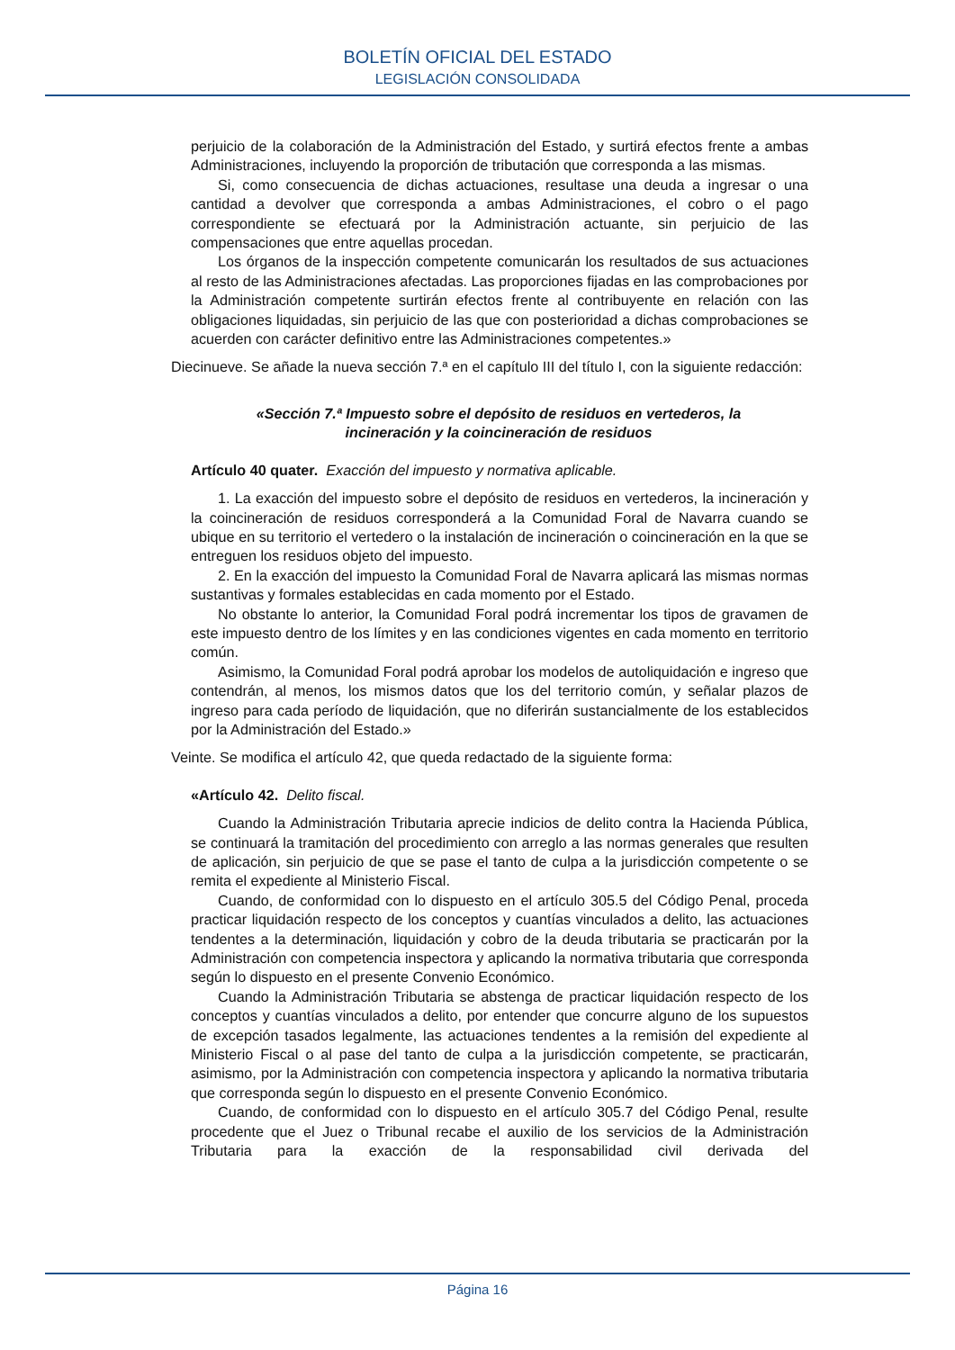BOLETÍN OFICIAL DEL ESTADO
LEGISLACIÓN CONSOLIDADA
perjuicio de la colaboración de la Administración del Estado, y surtirá efectos frente a ambas Administraciones, incluyendo la proporción de tributación que corresponda a las mismas.
Si, como consecuencia de dichas actuaciones, resultase una deuda a ingresar o una cantidad a devolver que corresponda a ambas Administraciones, el cobro o el pago correspondiente se efectuará por la Administración actuante, sin perjuicio de las compensaciones que entre aquellas procedan.
Los órganos de la inspección competente comunicarán los resultados de sus actuaciones al resto de las Administraciones afectadas. Las proporciones fijadas en las comprobaciones por la Administración competente surtirán efectos frente al contribuyente en relación con las obligaciones liquidadas, sin perjuicio de las que con posterioridad a dichas comprobaciones se acuerden con carácter definitivo entre las Administraciones competentes.»
Diecinueve. Se añade la nueva sección 7.ª en el capítulo III del título I, con la siguiente redacción:
«Sección 7.ª Impuesto sobre el depósito de residuos en vertederos, la incineración y la coincineración de residuos
Artículo 40 quater. Exacción del impuesto y normativa aplicable.
1. La exacción del impuesto sobre el depósito de residuos en vertederos, la incineración y la coincineración de residuos corresponderá a la Comunidad Foral de Navarra cuando se ubique en su territorio el vertedero o la instalación de incineración o coincineración en la que se entreguen los residuos objeto del impuesto.
2. En la exacción del impuesto la Comunidad Foral de Navarra aplicará las mismas normas sustantivas y formales establecidas en cada momento por el Estado.
No obstante lo anterior, la Comunidad Foral podrá incrementar los tipos de gravamen de este impuesto dentro de los límites y en las condiciones vigentes en cada momento en territorio común.
Asimismo, la Comunidad Foral podrá aprobar los modelos de autoliquidación e ingreso que contendrán, al menos, los mismos datos que los del territorio común, y señalar plazos de ingreso para cada período de liquidación, que no diferirán sustancialmente de los establecidos por la Administración del Estado.»
Veinte. Se modifica el artículo 42, que queda redactado de la siguiente forma:
«Artículo 42. Delito fiscal.
Cuando la Administración Tributaria aprecie indicios de delito contra la Hacienda Pública, se continuará la tramitación del procedimiento con arreglo a las normas generales que resulten de aplicación, sin perjuicio de que se pase el tanto de culpa a la jurisdicción competente o se remita el expediente al Ministerio Fiscal.
Cuando, de conformidad con lo dispuesto en el artículo 305.5 del Código Penal, proceda practicar liquidación respecto de los conceptos y cuantías vinculados a delito, las actuaciones tendentes a la determinación, liquidación y cobro de la deuda tributaria se practicarán por la Administración con competencia inspectora y aplicando la normativa tributaria que corresponda según lo dispuesto en el presente Convenio Económico.
Cuando la Administración Tributaria se abstenga de practicar liquidación respecto de los conceptos y cuantías vinculados a delito, por entender que concurre alguno de los supuestos de excepción tasados legalmente, las actuaciones tendentes a la remisión del expediente al Ministerio Fiscal o al pase del tanto de culpa a la jurisdicción competente, se practicarán, asimismo, por la Administración con competencia inspectora y aplicando la normativa tributaria que corresponda según lo dispuesto en el presente Convenio Económico.
Cuando, de conformidad con lo dispuesto en el artículo 305.7 del Código Penal, resulte procedente que el Juez o Tribunal recabe el auxilio de los servicios de la Administración Tributaria para la exacción de la responsabilidad civil derivada del
Página 16